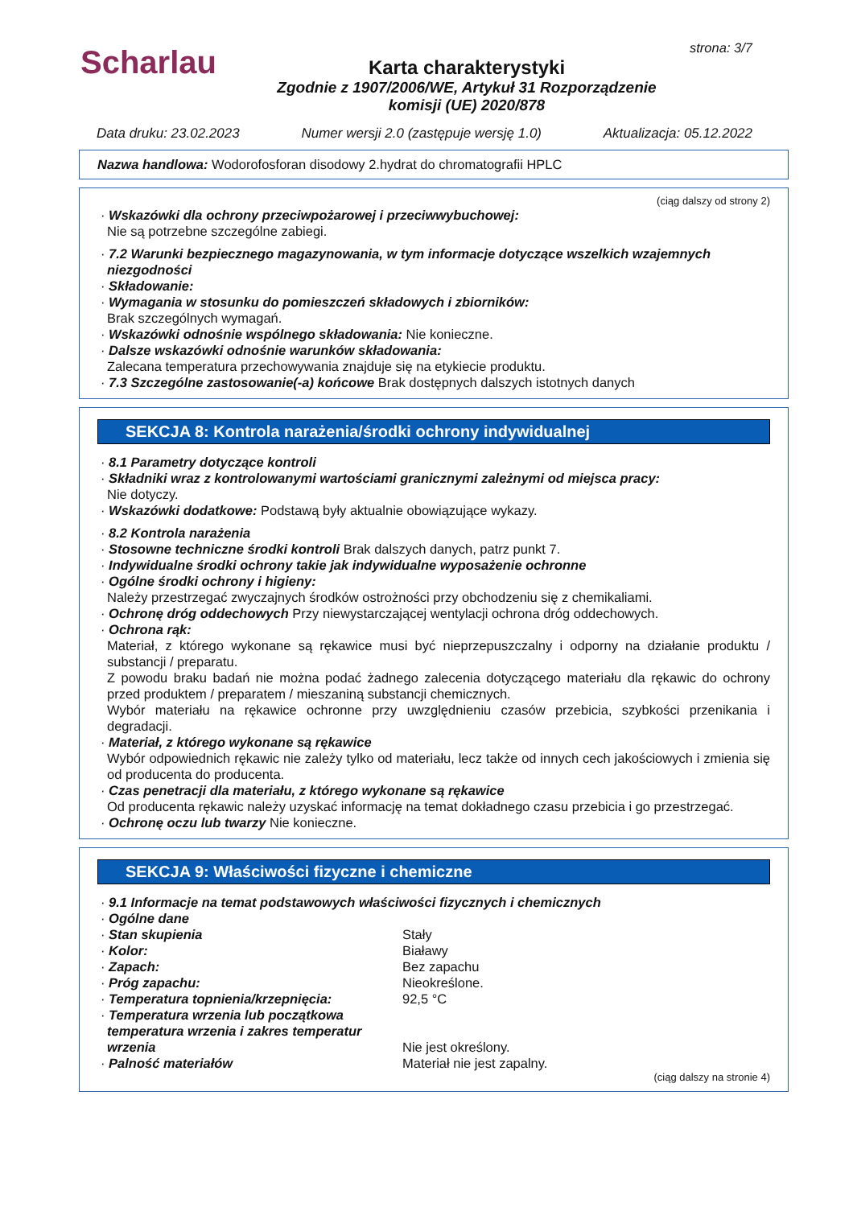Scharlau strona: 3/7
Karta charakterystyki
Zgodnie z 1907/2006/WE, Artykuł 31 Rozporządzenie
komisji (UE) 2020/878
Data druku: 23.02.2023 Numer wersji 2.0 (zastępuje wersję 1.0) Aktualizacja: 05.12.2022
Nazwa handlowa: Wodorofosforan disodowy 2.hydrat do chromatografii HPLC
(ciąg dalszy od strony 2)
· Wskazówki dla ochrony przeciwpożarowej i przeciwwybuchowej:
Nie są potrzebne szczególne zabiegi.
· 7.2 Warunki bezpiecznego magazynowania, w tym informacje dotyczące wszelkich wzajemnych niezgodności
· Składowanie:
· Wymagania w stosunku do pomieszczeń składowych i zbiorników:
Brak szczególnych wymagań.
· Wskazówki odnośnie wspólnego składowania: Nie konieczne.
· Dalsze wskazówki odnośnie warunków składowania:
Zalecana temperatura przechowywania znajduje się na etykiecie produktu.
· 7.3 Szczególne zastosowanie(-a) końcowe Brak dostępnych dalszych istotnych danych
SEKCJA 8: Kontrola narażenia/środki ochrony indywidualnej
· 8.1 Parametry dotyczące kontroli
· Składniki wraz z kontrolowanymi wartościami granicznymi zależnymi od miejsca pracy:
Nie dotyczy.
· Wskazówki dodatkowe: Podstawą były aktualnie obowiązujące wykazy.
· 8.2 Kontrola narażenia
· Stosowne techniczne środki kontroli Brak dalszych danych, patrz punkt 7.
· Indywidualne środki ochrony takie jak indywidualne wyposażenie ochronne
· Ogólne środki ochrony i higieny:
Należy przestrzegać zwyczajnych środków ostrożności przy obchodzeniu się z chemikaliami.
· Ochronę dróg oddechowych Przy niewystarczającej wentylacji ochrona dróg oddechowych.
· Ochrona rąk:
Materiał, z którego wykonane są rękawice musi być nieprzepuszczalny i odporny na działanie produktu / substancji / preparatu.
Z powodu braku badań nie można podać żadnego zalecenia dotyczącego materiału dla rękawic do ochrony przed produktem / preparatem / mieszaniną substancji chemicznych.
Wybór materiału na rękawice ochronne przy uwzględnieniu czasów przebicia, szybkości przenikania i degradacji.
· Materiał, z którego wykonane są rękawice
Wybór odpowiednich rękawic nie zależy tylko od materiału, lecz także od innych cech jakościowych i zmienia się od producenta do producenta.
· Czas penetracji dla materiału, z którego wykonane są rękawice
Od producenta rękawic należy uzyskać informację na temat dokładnego czasu przebicia i go przestrzegać.
· Ochronę oczu lub twarzy Nie konieczne.
SEKCJA 9: Właściwości fizyczne i chemiczne
· 9.1 Informacje na temat podstawowych właściwości fizycznych i chemicznych
· Ogólne dane
· Stan skupienia Stały
· Kolor: Białawy
· Zapach: Bez zapachu
· Próg zapachu: Nieokreślone.
· Temperatura topnienia/krzepnięcia: 92,5 °C
· Temperatura wrzenia lub początkowa temperatura wrzenia i zakres temperatur wrzenia Nie jest określony.
· Palność materiałów Materiał nie jest zapalny.
(ciąg dalszy na stronie 4)